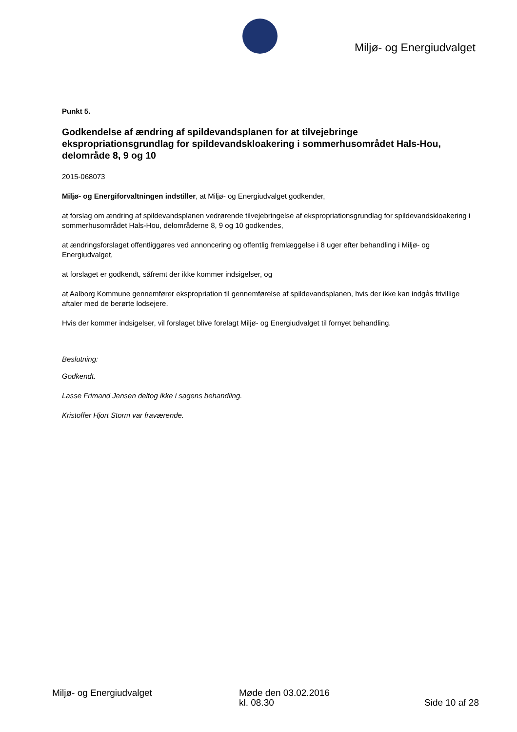Miljø- og Energiudvalget
Punkt 5.
Godkendelse af ændring af spildevandsplanen for at tilvejebringe ekspropriationsgrundlag for spildevandskloakering i sommerhusområdet Hals-Hou, delområde 8, 9 og 10
2015-068073
Miljø- og Energiforvaltningen indstiller, at Miljø- og Energiudvalget godkender,
at forslag om ændring af spildevandsplanen vedrørende tilvejebringelse af ekspropriationsgrundlag for spildevandskloakering i sommerhusområdet Hals-Hou, delområderne 8, 9 og 10 godkendes,
at ændringsforslaget offentliggøres ved annoncering og offentlig fremlæggelse i 8 uger efter behandling i Miljø- og Energiudvalget,
at forslaget er godkendt, såfremt der ikke kommer indsigelser, og
at Aalborg Kommune gennemfører ekspropriation til gennemførelse af spildevandsplanen, hvis der ikke kan indgås frivillige aftaler med de berørte lodsejere.
Hvis der kommer indsigelser, vil forslaget blive forelagt Miljø- og Energiudvalget til fornyet behandling.
Beslutning:
Godkendt.
Lasse Frimand Jensen deltog ikke i sagens behandling.
Kristoffer Hjort Storm var fraværende.
Miljø- og Energiudvalget Møde den 03.02.2016
kl. 08.30
Side 10 af 28